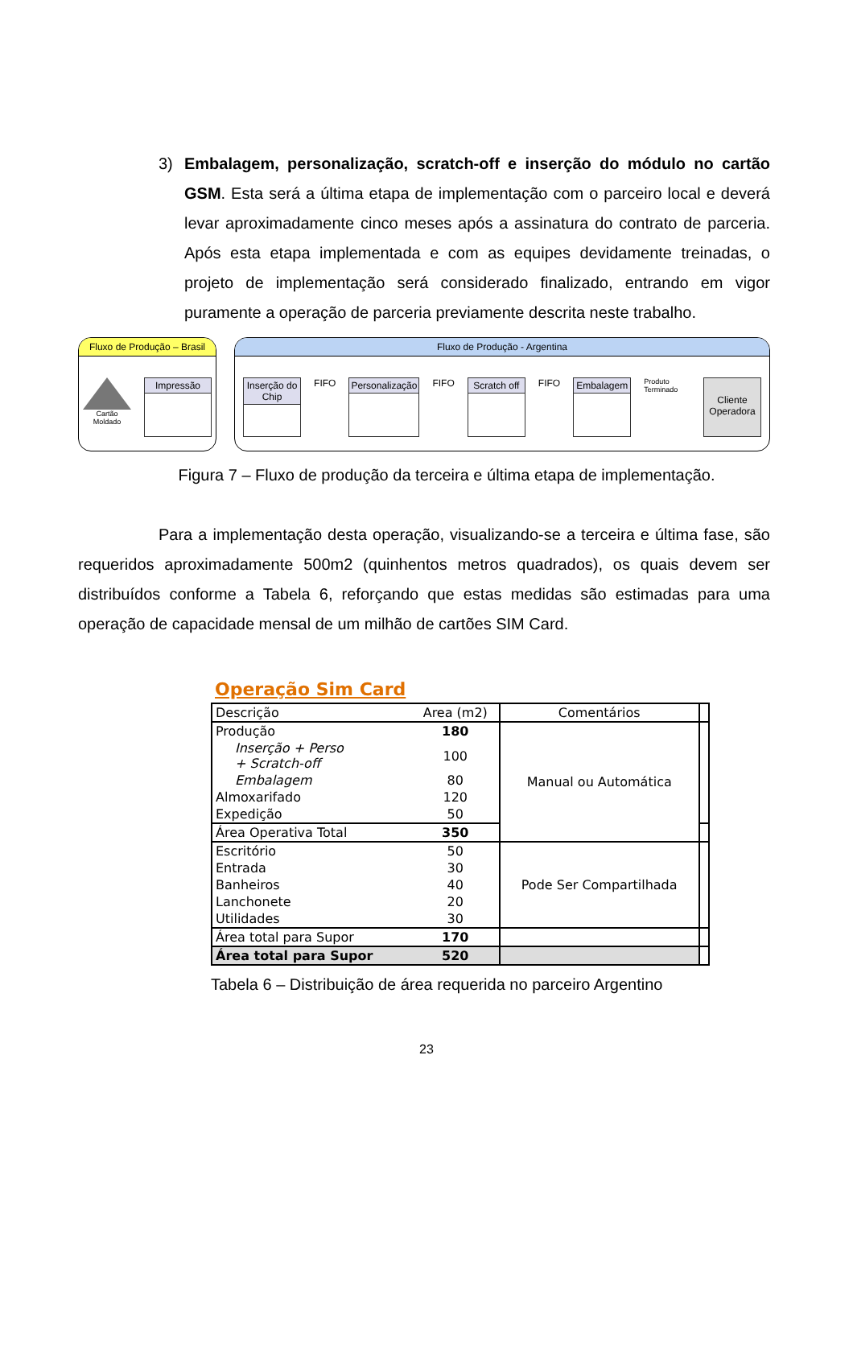3) Embalagem, personalização, scratch-off e inserção do módulo no cartão GSM. Esta será a última etapa de implementação com o parceiro local e deverá levar aproximadamente cinco meses após a assinatura do contrato de parceria. Após esta etapa implementada e com as equipes devidamente treinadas, o projeto de implementação será considerado finalizado, entrando em vigor puramente a operação de parceria previamente descrita neste trabalho.
Fluxo de Produção – Brasil
Cartão Moldado
Impressão
Fluxo de Produção - Argentina
Inserção do Chip
FIFO
Personalização
FIFO
Scratch off
FIFO
Embalagem
Produto Terminado
Cliente Operadora
Figura 7 – Fluxo de produção da terceira e última etapa de implementação.
Para a implementação desta operação, visualizando-se a terceira e última fase, são requeridos aproximadamente 500m2 (quinhentos metros quadrados), os quais devem ser distribuídos conforme a Tabela 6, reforçando que estas medidas são estimadas para uma operação de capacidade mensal de um milhão de cartões SIM Card.
Operação Sim Card
| Descrição | Area (m2) | Comentários | |
| --- | --- | --- | --- |
| Produção | 180 | Manual ou Automática | |
| Inserção + Perso + Scratch-off | 100 | | |
| Embalagem | 80 | | |
| Almoxarifado | 120 | | |
| Expedição | 50 | | |
| Área Operativa Total | 350 | | |
| Escritório | 50 | Pode Ser Compartilhada | |
| Entrada | 30 | | |
| Banheiros | 40 | | |
| Lanchonete | 20 | | |
| Utilidades | 30 | | |
| Área total para Supor | 170 | | |
| Área total para Supor | 520 | | |
Tabela 6 – Distribuição de área requerida no parceiro Argentino
23